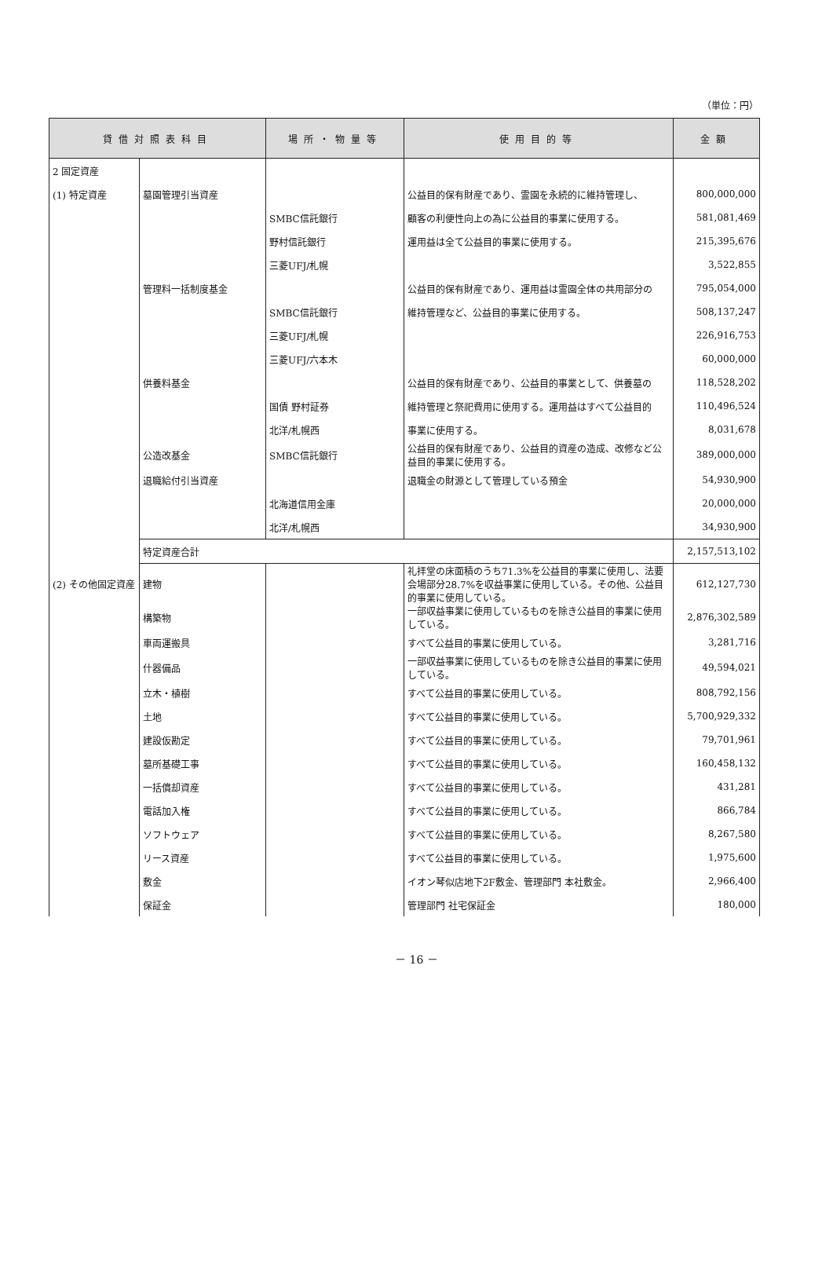（単位：円）
| 貸借対照表科目 | | 場所・物量等 | 使用目的等 | 金額 |
| --- | --- | --- | --- | --- |
| 2 固定資産 | | | | |
| (1) 特定資産 | 墓園管理引当資産 | | 公益目的保有財産であり、霊園を永続的に維持管理し、 | 800,000,000 |
| | | SMBC信託銀行 | 顧客の利便性向上の為に公益目的事業に使用する。 | 581,081,469 |
| | | 野村信託銀行 | 運用益は全て公益目的事業に使用する。 | 215,395,676 |
| | | 三菱UFJ/札幌 | | 3,522,855 |
| | 管理料一括制度基金 | | 公益目的保有財産であり、運用益は霊園全体の共用部分の | 795,054,000 |
| | | SMBC信託銀行 | 維持管理など、公益目的事業に使用する。 | 508,137,247 |
| | | 三菱UFJ/札幌 | | 226,916,753 |
| | | 三菱UFJ/六本木 | | 60,000,000 |
| | 供養料基金 | | 公益目的保有財産であり、公益目的事業として、供養墓の | 118,528,202 |
| | | 国債 野村証券 | 維持管理と祭祀費用に使用する。運用益はすべて公益目的 | 110,496,524 |
| | | 北洋/札幌西 | 事業に使用する。 | 8,031,678 |
| | 公造改基金 | SMBC信託銀行 | 公益目的保有財産であり、公益目的資産の造成、改修など公益目的事業に使用する。 | 389,000,000 |
| | 退職給付引当資産 | | 退職金の財源として管理している預金 | 54,930,900 |
| | | 北海道信用金庫 | | 20,000,000 |
| | | 北洋/札幌西 | | 34,930,900 |
| | 特定資産合計 | | | 2,157,513,102 |
| (2) その他固定資産 | 建物 | | 礼拝堂の床面積のうち71.3%を公益目的事業に使用し、法要会場部分28.7%を収益事業に使用している。その他、公益目的事業に使用している。 | 612,127,730 |
| | 構築物 | | 一部収益事業に使用しているものを除き公益目的事業に使用している。 | 2,876,302,589 |
| | 車両運搬具 | | すべて公益目的事業に使用している。 | 3,281,716 |
| | 什器備品 | | 一部収益事業に使用しているものを除き公益目的事業に使用している。 | 49,594,021 |
| | 立木・植樹 | | すべて公益目的事業に使用している。 | 808,792,156 |
| | 土地 | | すべて公益目的事業に使用している。 | 5,700,929,332 |
| | 建設仮勘定 | | すべて公益目的事業に使用している。 | 79,701,961 |
| | 墓所基礎工事 | | すべて公益目的事業に使用している。 | 160,458,132 |
| | 一括償却資産 | | すべて公益目的事業に使用している。 | 431,281 |
| | 電話加入権 | | すべて公益目的事業に使用している。 | 866,784 |
| | ソフトウェア | | すべて公益目的事業に使用している。 | 8,267,580 |
| | リース資産 | | すべて公益目的事業に使用している。 | 1,975,600 |
| | 敷金 | | イオン琴似店地下2F敷金、管理部門 本社敷金。 | 2,966,400 |
| | 保証金 | | 管理部門 社宅保証金 | 180,000 |
－ 16 －